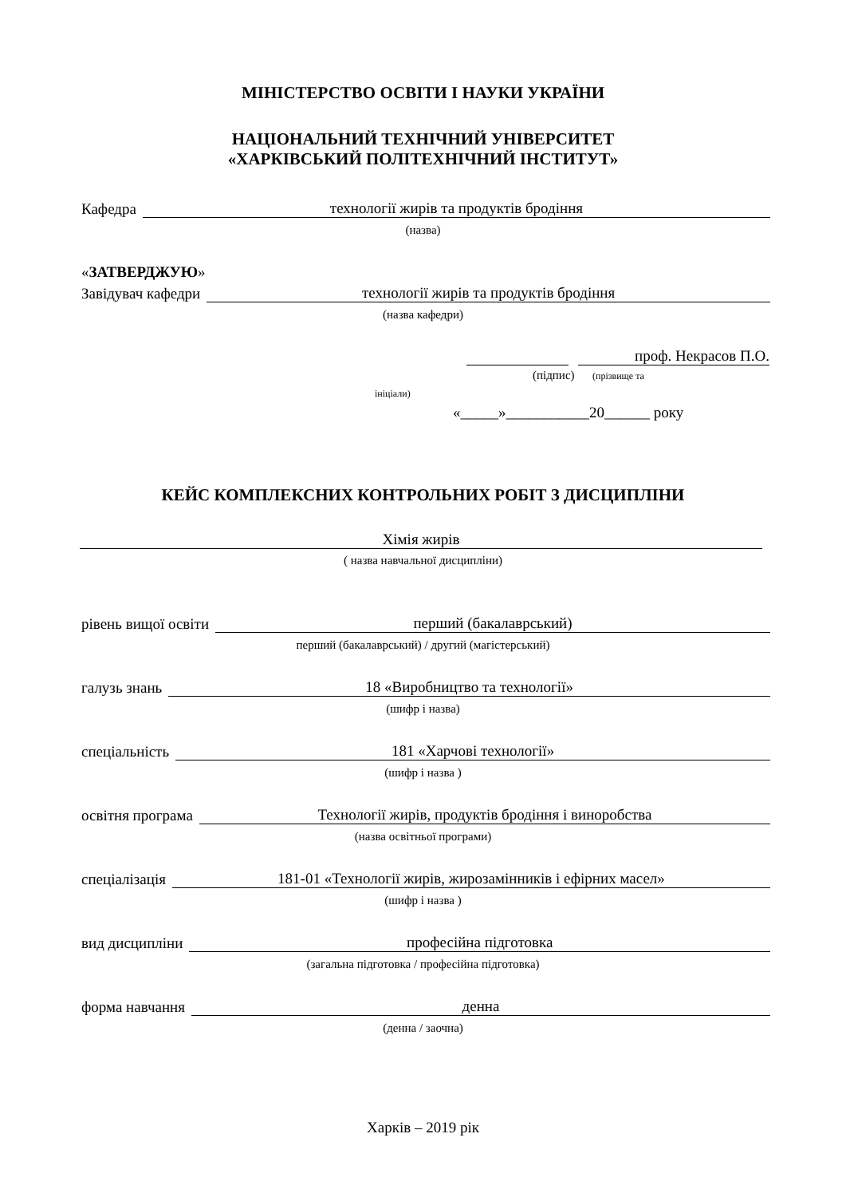МІНІСТЕРСТВО ОСВІТИ І НАУКИ УКРАЇНИ
НАЦІОНАЛЬНИЙ ТЕХНІЧНИЙ УНІВЕРСИТЕТ
«ХАРКІВСЬКИЙ ПОЛІТЕХНІЧНИЙ ІНСТИТУТ»
Кафедра технології жирів та продуктів бродіння
(назва)
«ЗАТВЕРДЖУЮ»
Завідувач кафедри технології жирів та продуктів бродіння
(назва кафедри)
проф. Некрасов П.О.
(підпис) (прізвище та
ініціали)
«_____»___________20______ року
КЕЙС КОМПЛЕКСНИХ КОНТРОЛЬНИХ РОБІТ З ДИСЦИПЛІНИ
Хімія жирів
( назва навчальної дисципліни)
рівень вищої освіти перший (бакалаврський)
перший (бакалаврський) / другий (магістерський)
галузь знань 18 «Виробництво та технології»
(шифр і назва)
спеціальність 181 «Харчові технології»
(шифр і назва )
освітня програма Технології жирів, продуктів бродіння і виноробства
(назва освітньої програми)
спеціалізація 181-01 «Технології жирів, жирозамінників і ефірних масел»
(шифр і назва )
вид дисципліни професійна підготовка
(загальна підготовка / професійна підготовка)
форма навчання денна
(денна / заочна)
Харків – 2019 рік